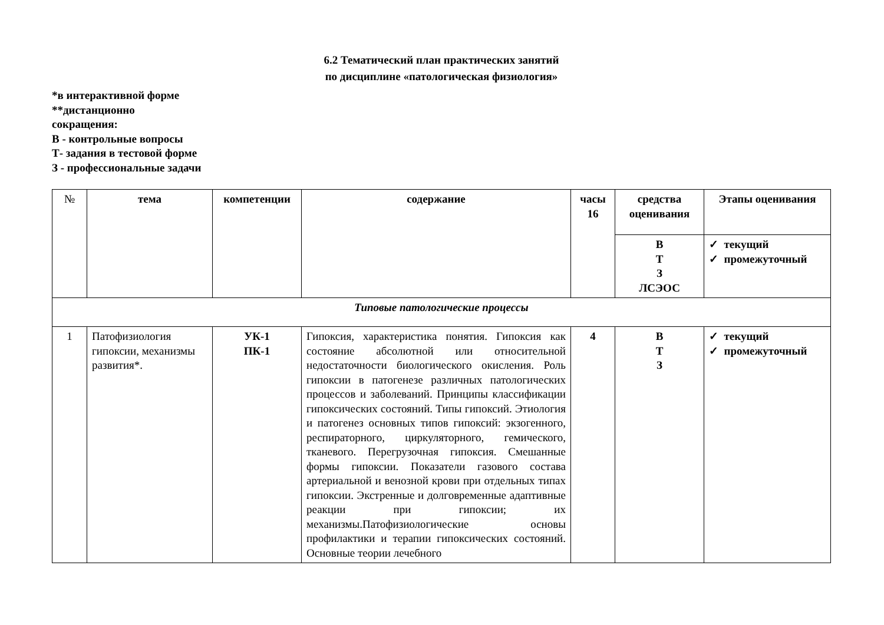6.2 Тематический план практических занятий
по дисциплине «патологическая физиология»
*в интерактивной форме
**дистанционно
сокращения:
В - контрольные вопросы
Т- задания в тестовой форме
З - профессиональные задачи
| № | тема | компетенции | содержание | часы 16 | средства оценивания | Этапы оценивания |
| --- | --- | --- | --- | --- | --- | --- |
| | | | | | В Т З ЛСЭОС | ✓ текущий ✓ промежуточный |
| Типовые патологические процессы | | | | | | |
| 1 | Патофизиология гипоксии, механизмы развития*. | УК-1 ПК-1 | Гипоксия, характеристика понятия. Гипоксия как состояние абсолютной или относительной недостаточности биологического окисления. Роль гипоксии в патогенезе различных патологических процессов и заболеваний. Принципы классификации гипоксических состояний. Типы гипоксий. Этиология и патогенез основных типов гипоксий: экзогенного, респираторного, циркуляторного, гемического, тканевого. Перегрузочная гипоксия. Смешанные формы гипоксии. Показатели газового состава артериальной и венозной крови при отдельных типах гипоксии. Экстренные и долговременные адаптивные реакции при гипоксии; их механизмы.Патофизиологические основы профилактики и терапии гипоксических состояний. Основные теории лечебного | 4 | В Т З | ✓ текущий ✓ промежуточный |